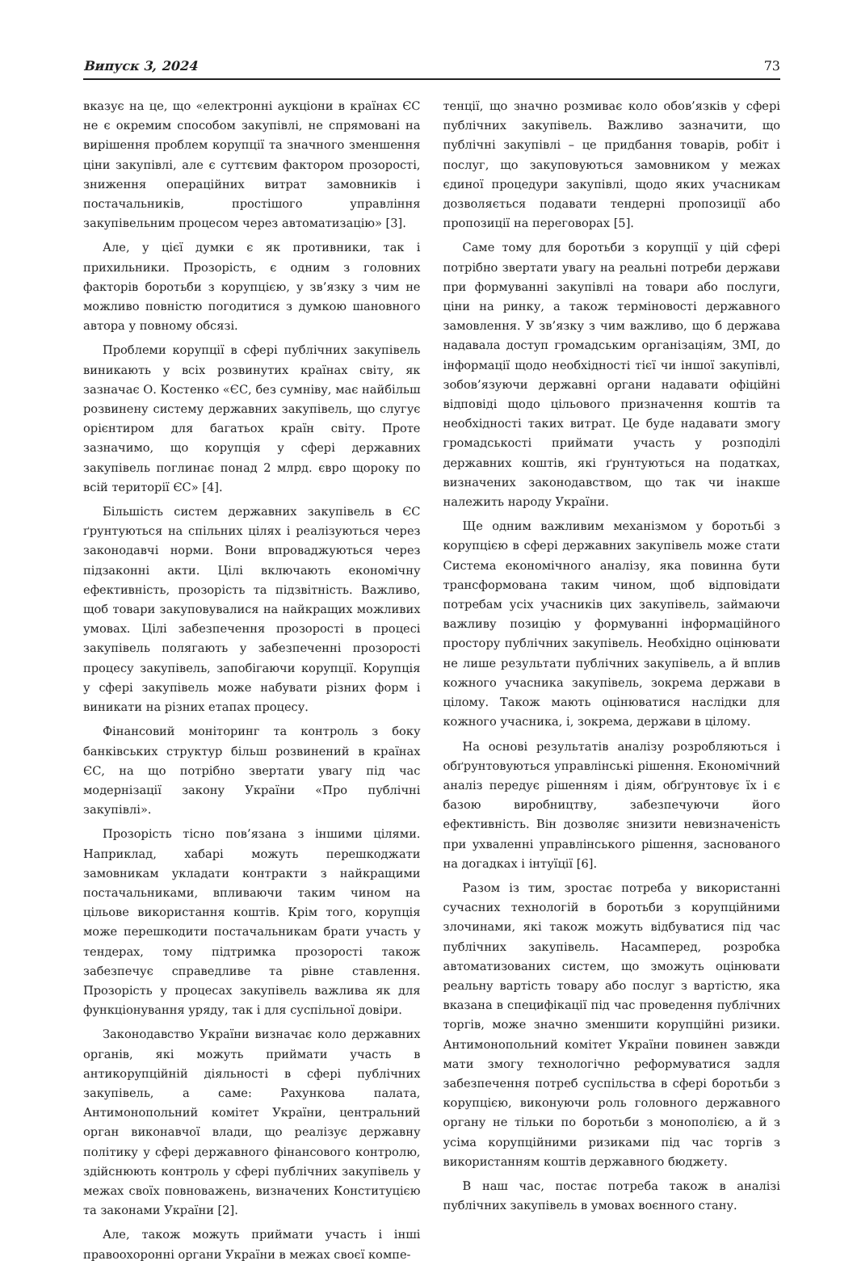Випуск 3, 2024 73
вказує на це, що «електронні аукціони в країнах ЄС не є окремим способом закупівлі, не спрямовані на вирішення проблем корупції та значного зменшення ціни закупівлі, але є суттєвим фактором прозорості, зниження операційних витрат замовників і постачальників, простішого управління закупівельним процесом через автоматизацію» [3].
Але, у цієї думки є як противники, так і прихильники. Прозорість, є одним з головних факторів боротьби з корупцією, у зв’язку з чим не можливо повністю погодитися з думкою шановного автора у повному обсязі.
Проблеми корупції в сфері публічних закупівель виникають у всіх розвинутих країнах світу, як зазначає О. Костенко «ЄС, без сумніву, має найбільш розвинену систему державних закупівель, що слугує орієнтиром для багатьох країн світу. Проте зазначимо, що корупція у сфері державних закупівель поглинає понад 2 млрд. євро щороку по всій території ЄС» [4].
Більшість систем державних закупівель в ЄС ґрунтуються на спільних цілях і реалізуються через законодавчі норми. Вони впроваджуються через підзаконні акти. Цілі включають економічну ефективність, прозорість та підзвітність. Важливо, щоб товари закуповувалися на найкращих можливих умовах. Цілі забезпечення прозорості в процесі закупівель полягають у забезпеченні прозорості процесу закупівель, запобігаючи корупції. Корупція у сфері закупівель може набувати різних форм і виникати на різних етапах процесу.
Фінансовий моніторинг та контроль з боку банківських структур більш розвинений в країнах ЄС, на що потрібно звертати увагу під час модернізації закону України «Про публічні закупівлі».
Прозорість тісно пов’язана з іншими цілями. Наприклад, хабарі можуть перешкоджати замовникам укладати контракти з найкращими постачальниками, впливаючи таким чином на цільове використання коштів. Крім того, корупція може перешкодити постачальникам брати участь у тендерах, тому підтримка прозорості також забезпечує справедливе та рівне ставлення. Прозорість у процесах закупівель важлива як для функціонування уряду, так і для суспільної довіри.
Законодавство України визначає коло державних органів, які можуть приймати участь в антикорупційній діяльності в сфері публічних закупівель, а саме: Рахункова палата, Антимонопольний комітет України, центральний орган виконавчої влади, що реалізує державну політику у сфері державного фінансового контролю, здійснюють контроль у сфері публічних закупівель у межах своїх повноважень, визначених Конституцією та законами України [2].
Але, також можуть приймати участь і інші правоохоронні органи України в межах своєї компе-
тенції, що значно розмиває коло обов’язків у сфері публічних закупівель. Важливо зазначити, що публічні закупівлі – це придбання товарів, робіт і послуг, що закуповуються замовником у межах єдиної процедури закупівлі, щодо яких учасникам дозволяється подавати тендерні пропозиції або пропозиції на переговорах [5].
Саме тому для боротьби з корупції у цій сфері потрібно звертати увагу на реальні потреби держави при формуванні закупівлі на товари або послуги, ціни на ринку, а також терміновості державного замовлення. У зв’язку з чим важливо, що б держава надавала доступ громадським організаціям, ЗМІ, до інформації щодо необхідності тієї чи іншої закупівлі, зобов’язуючи державні органи надавати офіційні відповіді щодо цільового призначення коштів та необхідності таких витрат. Це буде надавати змогу громадськості приймати участь у розподілі державних коштів, які ґрунтуються на податках, визначених законодавством, що так чи інакше належить народу України.
Ще одним важливим механізмом у боротьбі з корупцією в сфері державних закупівель може стати Система економічного аналізу, яка повинна бути трансформована таким чином, щоб відповідати потребам усіх учасників цих закупівель, займаючи важливу позицію у формуванні інформаційного простору публічних закупівель. Необхідно оцінювати не лише результати публічних закупівель, а й вплив кожного учасника закупівель, зокрема держави в цілому. Також мають оцінюватися наслідки для кожного учасника, і, зокрема, держави в цілому.
На основі результатів аналізу розробляються і обґрунтовуються управлінські рішення. Економічний аналіз передує рішенням і діям, обґрунтовує їх і є базою виробництву, забезпечуючи його ефективність. Він дозволяє знизити невизначеність при ухваленні управлінського рішення, заснованого на догадках і інтуїції [6].
Разом із тим, зростає потреба у використанні сучасних технологій в боротьби з корупційними злочинами, які також можуть відбуватися під час публічних закупівель. Насамперед, розробка автоматизованих систем, що зможуть оцінювати реальну вартість товару або послуг з вартістю, яка вказана в специфікації під час проведення публічних торгів, може значно зменшити корупційні ризики. Антимонопольний комітет України повинен завжди мати змогу технологічно реформуватися задля забезпечення потреб суспільства в сфері боротьби з корупцією, виконуючи роль головного державного органу не тільки по боротьби з монополією, а й з усіма корупційними ризиками під час торгів з використанням коштів державного бюджету.
В наш час, постає потреба також в аналізі публічних закупівель в умовах воєнного стану.